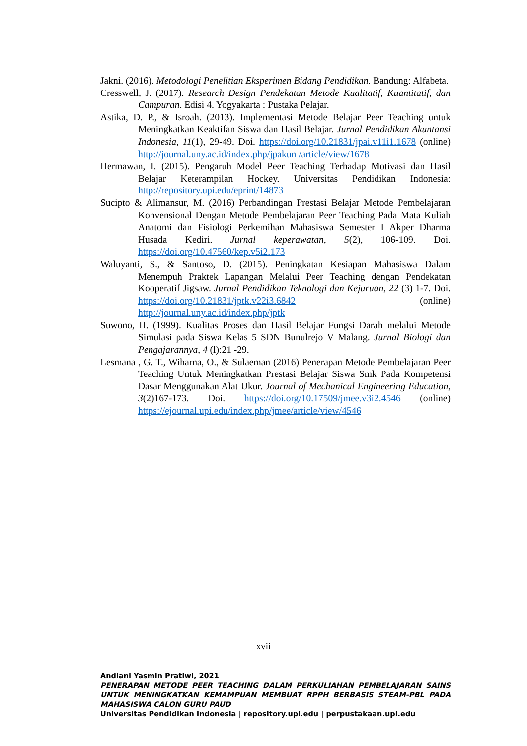Jakni. (2016). Metodologi Penelitian Eksperimen Bidang Pendidikan. Bandung: Alfabeta.
Cresswell, J. (2017). Research Design Pendekatan Metode Kualitatif, Kuantitatif, dan Campuran. Edisi 4. Yogyakarta : Pustaka Pelajar.
Astika, D. P., & Isroah. (2013). Implementasi Metode Belajar Peer Teaching untuk Meningkatkan Keaktifan Siswa dan Hasil Belajar. Jurnal Pendidikan Akuntansi Indonesia, 11(1), 29-49. Doi. https://doi.org/10.21831/jpai.v11i1.1678 (online) http://journal.uny.ac.id/index.php/jpakun /article/view/1678
Hermawan, I. (2015). Pengaruh Model Peer Teaching Terhadap Motivasi dan Hasil Belajar Keterampilan Hockey. Universitas Pendidikan Indonesia: http://repository.upi.edu/eprint/14873
Sucipto & Alimansur, M. (2016) Perbandingan Prestasi Belajar Metode Pembelajaran Konvensional Dengan Metode Pembelajaran Peer Teaching Pada Mata Kuliah Anatomi dan Fisiologi Perkemihan Mahasiswa Semester I Akper Dharma Husada Kediri. Jurnal keperawatan, 5(2), 106-109. Doi. https://doi.org/10.47560/kep.v5i2.173
Waluyanti, S., & Santoso, D. (2015). Peningkatan Kesiapan Mahasiswa Dalam Menempuh Praktek Lapangan Melalui Peer Teaching dengan Pendekatan Kooperatif Jigsaw. Jurnal Pendidikan Teknologi dan Kejuruan, 22 (3) 1-7. Doi. https://doi.org/10.21831/jptk.v22i3.6842 (online) http://journal.uny.ac.id/index.php/jptk
Suwono, H. (1999). Kualitas Proses dan Hasil Belajar Fungsi Darah melalui Metode Simulasi pada Siswa Kelas 5 SDN Bunulrejo V Malang. Jurnal Biologi dan Pengajarannya, 4 (l):21 -29.
Lesmana , G. T., Wiharna, O., & Sulaeman (2016) Penerapan Metode Pembelajaran Peer Teaching Untuk Meningkatkan Prestasi Belajar Siswa Smk Pada Kompetensi Dasar Menggunakan Alat Ukur. Journal of Mechanical Engineering Education, 3(2)167-173. Doi. https://doi.org/10.17509/jmee.v3i2.4546 (online) https://ejournal.upi.edu/index.php/jmee/article/view/4546
xvii
Andiani Yasmin Pratiwi, 2021
PENERAPAN METODE PEER TEACHING DALAM PERKULIAHAN PEMBELAJARAN SAINS UNTUK MENINGKATKAN KEMAMPUAN MEMBUAT RPPH BERBASIS STEAM-PBL PADA MAHASISWA CALON GURU PAUD
Universitas Pendidikan Indonesia | repository.upi.edu | perpustakaan.upi.edu